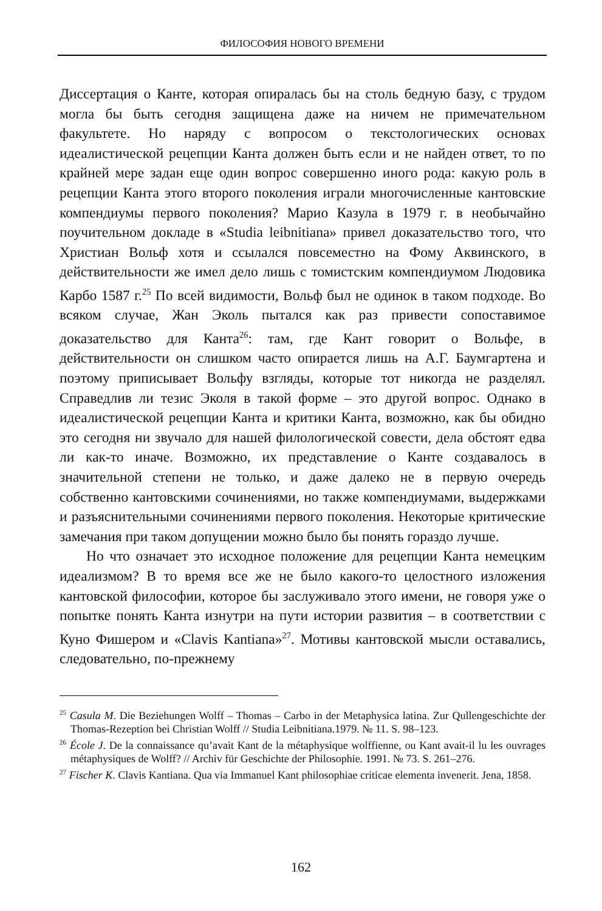ФИЛОСОФИЯ НОВОГО ВРЕМЕНИ
Диссертация о Канте, которая опиралась бы на столь бедную базу, с трудом могла бы быть сегодня защищена даже на ничем не примечательном факультете. Но наряду с вопросом о текстологических основах идеалистической рецепции Канта должен быть если и не найден ответ, то по крайней мере задан еще один вопрос совершенно иного рода: какую роль в рецепции Канта этого второго поколения играли многочисленные кантовские компендиумы первого поколения? Марио Казула в 1979 г. в необычайно поучительном докладе в «Studia leibnitiana» привел доказательство того, что Христиан Вольф хотя и ссылался повсеместно на Фому Аквинского, в действительности же имел дело лишь с томистским компендиумом Людовика Карбо 1587 г.<sup>25</sup> По всей видимости, Вольф был не одинок в таком подходе. Во всяком случае, Жан Эколь пытался как раз привести сопоставимое доказательство для Канта<sup>26</sup>: там, где Кант говорит о Вольфе, в действительности он слишком часто опирается лишь на А.Г. Баумгартена и поэтому приписывает Вольфу взгляды, которые тот никогда не разделял. Справедлив ли тезис Эколя в такой форме – это другой вопрос. Однако в идеалистической рецепции Канта и критики Канта, возможно, как бы обидно это сегодня ни звучало для нашей филологической совести, дела обстоят едва ли как-то иначе. Возможно, их представление о Канте создавалось в значительной степени не только, и даже далеко не в первую очередь собственно кантовскими сочинениями, но также компендиумами, выдержками и разъяснительными сочинениями первого поколения. Некоторые критические замечания при таком допущении можно было бы понять гораздо лучше.
Но что означает это исходное положение для рецепции Канта немецким идеализмом? В то время все же не было какого-то целостного изложения кантовской философии, которое бы заслуживало этого имени, не говоря уже о попытке понять Канта изнутри на пути истории развития – в соответствии с Куно Фишером и «Clavis Kantiana»<sup>27</sup>. Мотивы кантовской мысли оставались, следовательно, по-прежнему
<sup>25</sup> Casula M. Die Beziehungen Wolff – Thomas – Carbo in der Metaphysica latina. Zur Qullengeschichte der Thomas-Rezeption bei Christian Wolff // Studia Leibnitiana.1979. № 11. S. 98–123.
<sup>26</sup> École J. De la connaissance qu’avait Kant de la métaphysique wolffienne, ou Kant avait-il lu les ouvrages métaphysiques de Wolff? // Archiv für Geschichte der Philosophie. 1991. № 73. S. 261–276.
<sup>27</sup> Fischer K. Clavis Kantiana. Qua via Immanuel Kant philosophiae criticae elementa invenerit. Jena, 1858.
162